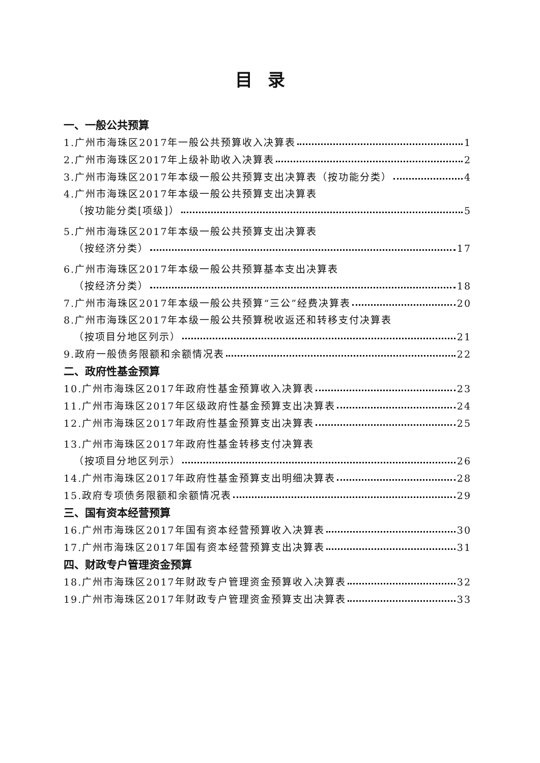目录
一、一般公共预算
1.广州市海珠区2017年一般公共预算收入决算表 1
2.广州市海珠区2017年上级补助收入决算表 2
3.广州市海珠区2017年本级一般公共预算支出决算表（按功能分类） 4
4.广州市海珠区2017年本级一般公共预算支出决算表
（按功能分类[项级]） 5
5.广州市海珠区2017年本级一般公共预算支出决算表
（按经济分类） 17
6.广州市海珠区2017年本级一般公共预算基本支出决算表
（按经济分类） 18
7.广州市海珠区2017年本级一般公共预算“三公”经费决算表 20
8.广州市海珠区2017年本级一般公共预算税收返还和转移支付决算表
（按项目分地区列示） 21
9.政府一般债务限额和余额情况表 22
二、政府性基金预算
10.广州市海珠区2017年政府性基金预算收入决算表 23
11.广州市海珠区2017年区级政府性基金预算支出决算表 24
12.广州市海珠区2017年政府性基金预算支出决算表 25
13.广州市海珠区2017年政府性基金转移支付决算表
（按项目分地区列示） 26
14.广州市海珠区2017年政府性基金预算支出明细决算表 28
15.政府专项债务限额和余额情况表 29
三、国有资本经营预算
16.广州市海珠区2017年国有资本经营预算收入决算表 30
17.广州市海珠区2017年国有资本经营预算支出决算表 31
四、财政专户管理资金预算
18.广州市海珠区2017年财政专户管理资金预算收入决算表 32
19.广州市海珠区2017年财政专户管理资金预算支出决算表 33